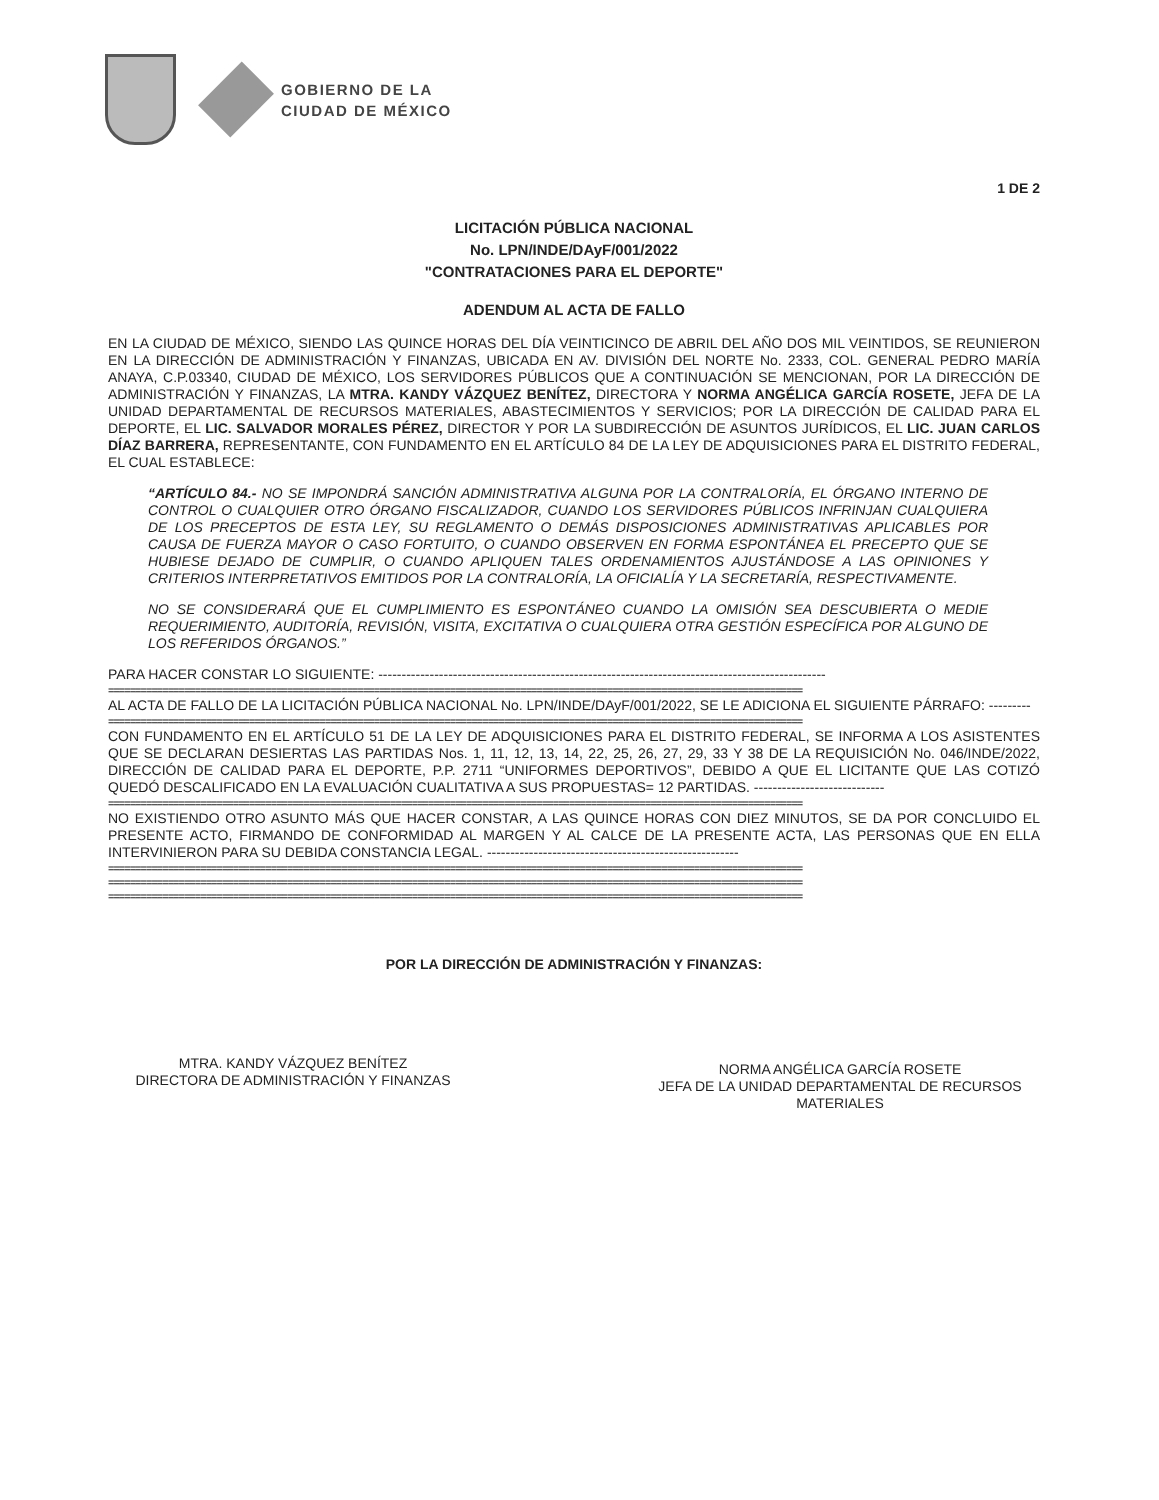GOBIERNO DE LA
CIUDAD DE MÉXICO
1 DE 2
LICITACIÓN PÚBLICA NACIONAL
No. LPN/INDE/DAyF/001/2022
"CONTRATACIONES PARA EL DEPORTE"
ADENDUM AL ACTA DE FALLO
EN LA CIUDAD DE MÉXICO, SIENDO LAS QUINCE HORAS DEL DÍA VEINTICINCO DE ABRIL DEL AÑO DOS MIL VEINTIDOS, SE REUNIERON EN LA DIRECCIÓN DE ADMINISTRACIÓN Y FINANZAS, UBICADA EN AV. DIVISIÓN DEL NORTE No. 2333, COL. GENERAL PEDRO MARÍA ANAYA, C.P.03340, CIUDAD DE MÉXICO, LOS SERVIDORES PÚBLICOS QUE A CONTINUACIÓN SE MENCIONAN, POR LA DIRECCIÓN DE ADMINISTRACIÓN Y FINANZAS, LA MTRA. KANDY VÁZQUEZ BENÍTEZ, DIRECTORA Y NORMA ANGÉLICA GARCÍA ROSETE, JEFA DE LA UNIDAD DEPARTAMENTAL DE RECURSOS MATERIALES, ABASTECIMIENTOS Y SERVICIOS; POR LA DIRECCIÓN DE CALIDAD PARA EL DEPORTE, EL LIC. SALVADOR MORALES PÉREZ, DIRECTOR Y POR LA SUBDIRECCIÓN DE ASUNTOS JURÍDICOS, EL LIC. JUAN CARLOS DÍAZ BARRERA, REPRESENTANTE, CON FUNDAMENTO EN EL ARTÍCULO 84 DE LA LEY DE ADQUISICIONES PARA EL DISTRITO FEDERAL, EL CUAL ESTABLECE:
“ARTÍCULO 84.- NO SE IMPONDRÁ SANCIÓN ADMINISTRATIVA ALGUNA POR LA CONTRALORÍA, EL ÓRGANO INTERNO DE CONTROL O CUALQUIER OTRO ÓRGANO FISCALIZADOR, CUANDO LOS SERVIDORES PÚBLICOS INFRINJAN CUALQUIERA DE LOS PRECEPTOS DE ESTA LEY, SU REGLAMENTO O DEMÁS DISPOSICIONES ADMINISTRATIVAS APLICABLES POR CAUSA DE FUERZA MAYOR O CASO FORTUITO, O CUANDO OBSERVEN EN FORMA ESPONTÁNEA EL PRECEPTO QUE SE HUBIESE DEJADO DE CUMPLIR, O CUANDO APLIQUEN TALES ORDENAMIENTOS AJUSTÁNDOSE A LAS OPINIONES Y CRITERIOS INTERPRETATIVOS EMITIDOS POR LA CONTRALORÍA, LA OFICIALÍA Y LA SECRETARÍA, RESPECTIVAMENTE.
NO SE CONSIDERARÁ QUE EL CUMPLIMIENTO ES ESPONTÁNEO CUANDO LA OMISIÓN SEA DESCUBIERTA O MEDIE REQUERIMIENTO, AUDITORÍA, REVISIÓN, VISITA, EXCITATIVA O CUALQUIERA OTRA GESTIÓN ESPECÍFICA POR ALGUNO DE LOS REFERIDOS ÓRGANOS.”
PARA HACER CONSTAR LO SIGUIENTE: ------------------------------------------------------------------------------------------------
================================================================================================================================
AL ACTA DE FALLO DE LA LICITACIÓN PÚBLICA NACIONAL No. LPN/INDE/DAyF/001/2022, SE LE ADICIONA EL SIGUIENTE PÁRRAFO: ---------
================================================================================================================================
CON FUNDAMENTO EN EL ARTÍCULO 51 DE LA LEY DE ADQUISICIONES PARA EL DISTRITO FEDERAL, SE INFORMA A LOS ASISTENTES QUE SE DECLARAN DESIERTAS LAS PARTIDAS Nos. 1, 11, 12, 13, 14, 22, 25, 26, 27, 29, 33 Y 38 DE LA REQUISICIÓN No. 046/INDE/2022, DIRECCIÓN DE CALIDAD PARA EL DEPORTE, P.P. 2711 “UNIFORMES DEPORTIVOS”, DEBIDO A QUE EL LICITANTE QUE LAS COTIZÓ QUEDÓ DESCALIFICADO EN LA EVALUACIÓN CUALITATIVA A SUS PROPUESTAS= 12 PARTIDAS. ----------------------------
================================================================================================================================
NO EXISTIENDO OTRO ASUNTO MÁS QUE HACER CONSTAR, A LAS QUINCE HORAS CON DIEZ MINUTOS, SE DA POR CONCLUIDO EL PRESENTE ACTO, FIRMANDO DE CONFORMIDAD AL MARGEN Y AL CALCE DE LA PRESENTE ACTA, LAS PERSONAS QUE EN ELLA INTERVINIERON PARA SU DEBIDA CONSTANCIA LEGAL. ------------------------------------------------------
================================================================================================================================
================================================================================================================================
================================================================================================================================
POR LA DIRECCIÓN DE ADMINISTRACIÓN Y FINANZAS:
MTRA. KANDY VÁZQUEZ BENÍTEZ
DIRECTORA DE ADMINISTRACIÓN Y FINANZAS
NORMA ANGÉLICA GARCÍA ROSETE
JEFA DE LA UNIDAD DEPARTAMENTAL DE RECURSOS MATERIALES